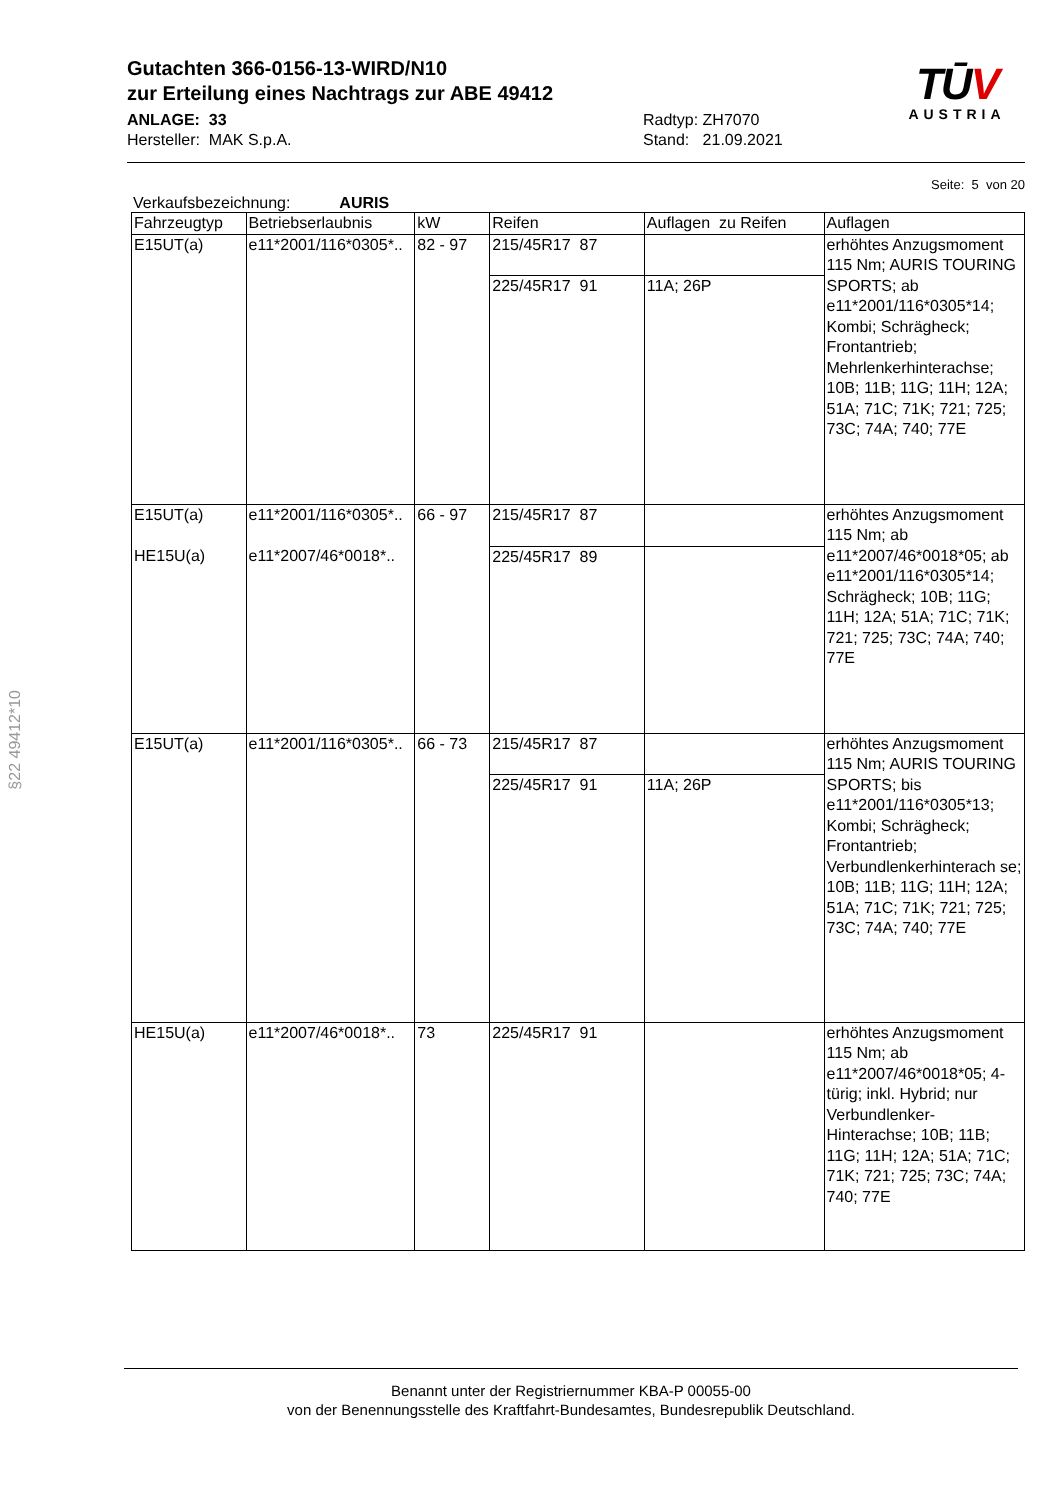Gutachten 366-0156-13-WIRD/N10
zur Erteilung eines Nachtrags zur ABE 49412
ANLAGE: 33
Hersteller: MAK S.p.A.
Radtyp: ZH7070
Stand: 21.09.2021
TŪV
AUSTRIA
Seite: 5 von 20
Verkaufsbezeichnung: AURIS
| Fahrzeugtyp | Betriebserlaubnis | kW | Reifen | Auflagen zu Reifen | Auflagen |
| --- | --- | --- | --- | --- | --- |
| E15UT(a) | e11*2001/116*0305*.. | 82 - 97 | 215/45R17 87 | | erhöhtes Anzugsmoment 115 Nm; AURIS TOURING SPORTS; ab e11*2001/116*0305*14; Kombi; Schrägheck; Frontantrieb; Mehrlenkerhinterachse; 10B; 11B; 11G; 11H; 12A; 51A; 71C; 71K; 721; 725; 73C; 74A; 740; 77E |
| | | | 225/45R17 91 | 11A; 26P | |
| E15UT(a) HE15U(a) | e11*2001/116*0305*.. e11*2007/46*0018*.. | 66 - 97 | 215/45R17 87 | | erhöhtes Anzugsmoment 115 Nm; ab e11*2007/46*0018*05; ab e11*2001/116*0305*14; Schrägheck; 10B; 11G; 11H; 12A; 51A; 71C; 71K; 721; 725; 73C; 74A; 740; 77E |
| | | | 225/45R17 89 | | |
| E15UT(a) | e11*2001/116*0305*.. | 66 - 73 | 215/45R17 87 | | erhöhtes Anzugsmoment 115 Nm; AURIS TOURING SPORTS; bis e11*2001/116*0305*13; Kombi; Schrägheck; Frontantrieb; Verbundlenkerhinterach se; 10B; 11B; 11G; 11H; 12A; 51A; 71C; 71K; 721; 725; 73C; 74A; 740; 77E |
| | | | 225/45R17 91 | 11A; 26P | |
| HE15U(a) | e11*2007/46*0018*.. | 73 | 225/45R17 91 | | erhöhtes Anzugsmoment 115 Nm; ab e11*2007/46*0018*05; 4-türig; inkl. Hybrid; nur Verbundlenker-Hinterachse; 10B; 11B; 11G; 11H; 12A; 51A; 71C; 71K; 721; 725; 73C; 74A; 740; 77E |
§22 49412*10
Benannt unter der Registriernummer KBA-P 00055-00
von der Benennungsstelle des Kraftfahrt-Bundesamtes, Bundesrepublik Deutschland.